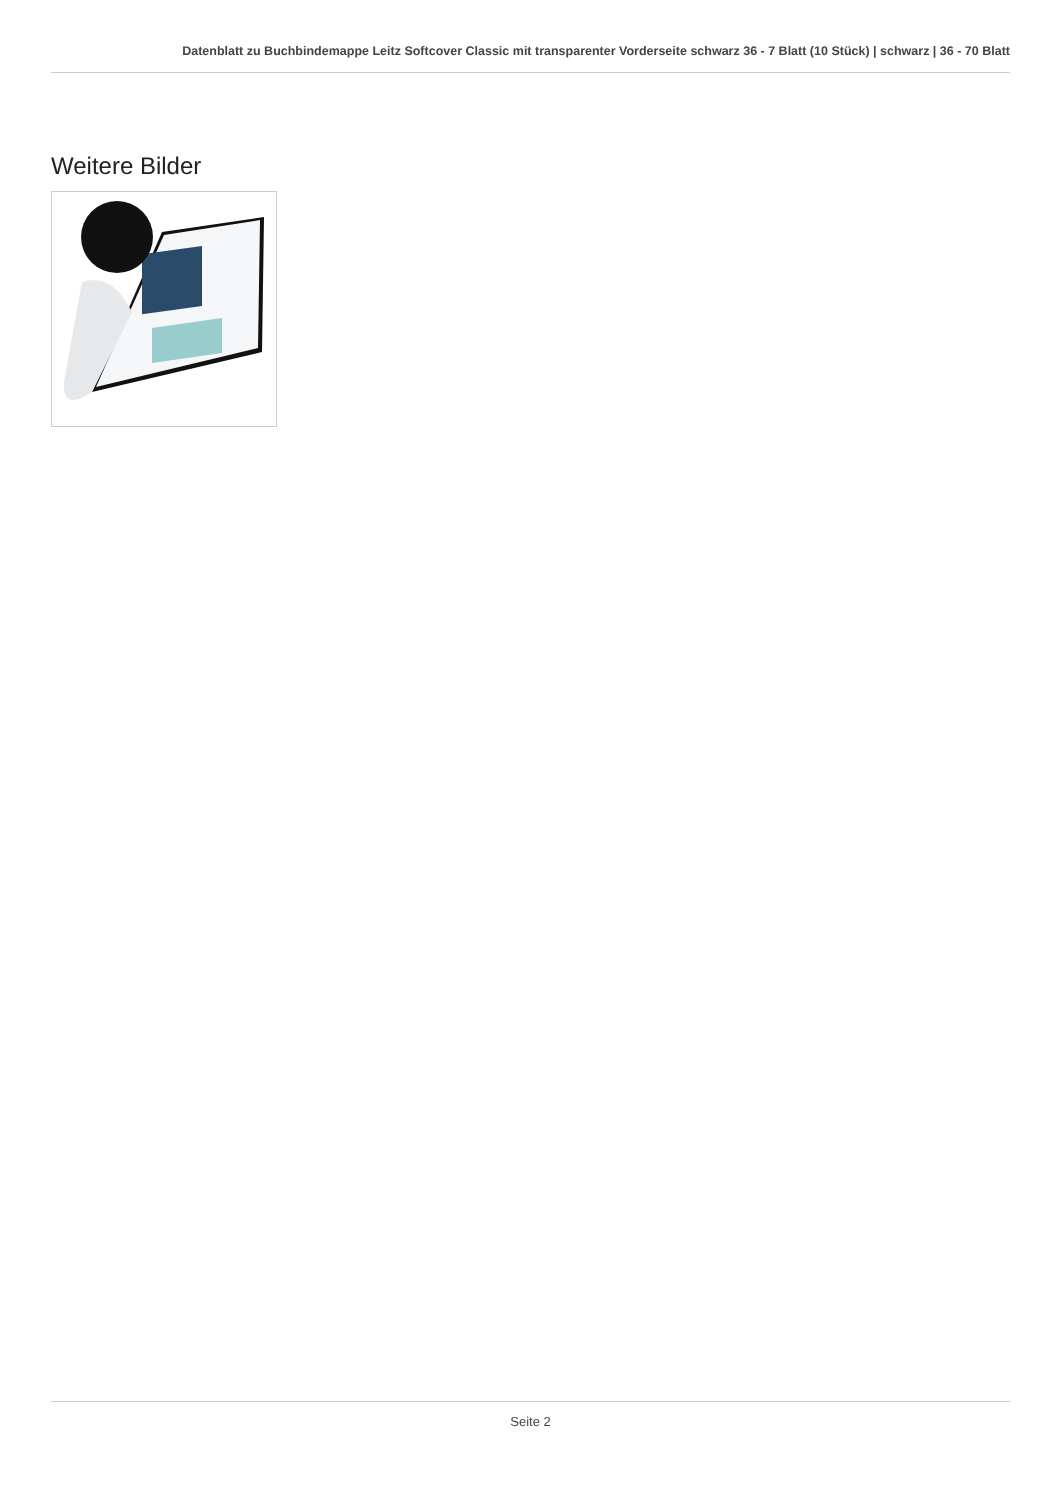Datenblatt zu Buchbindemappe Leitz Softcover Classic mit transparenter Vorderseite schwarz 36 - 7 Blatt (10 Stück) | schwarz | 36 - 70 Blatt
Weitere Bilder
Seite 2